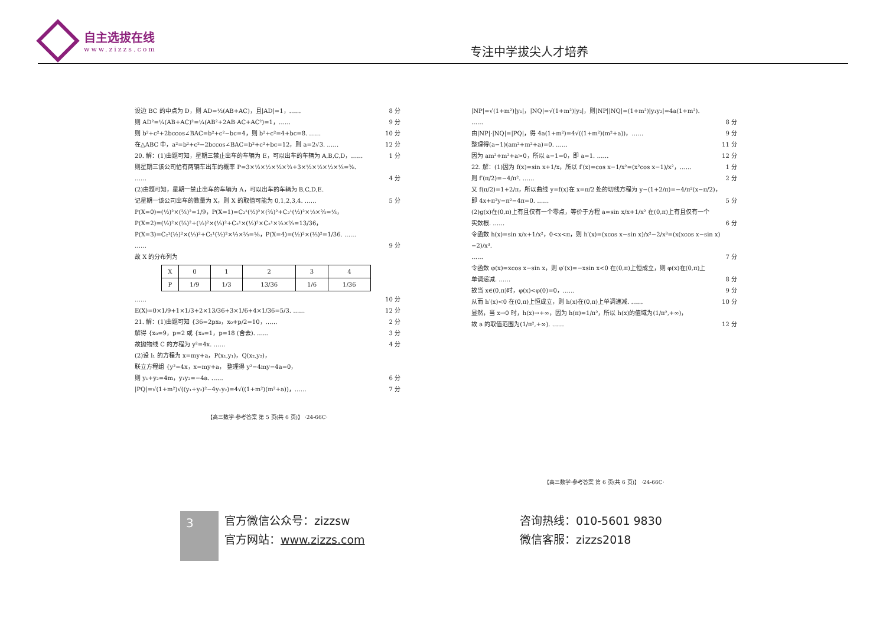自主选拔在线
www.zizzs.com
专注中学拔尖人才培养
设边 BC 的中点为 D，则 AD=½(AB+AC)，且|AD|=1，…… 8 分
则 AD²=¼(AB+AC)²=¼(AB²+2AB·AC+AC²)=1，…… 9 分
则 b²+c²+2bccos∠BAC=b²+c²−bc=4，则 b²+c²=4+bc=8. …… 10 分
在△ABC 中，a²=b²+c²−2bccos∠BAC=b²+c²+bc=12，则 a=2√3. …… 12 分
20. 解：(1)由题可知，星期三禁止出车的车辆为 E，可以出车的车辆为 A,B,C,D，…… 1 分
则星期三该公司恰有两辆车出车的概率 P=3×½×½×½×⅔+3×½×½×½×⅓=⅜.
…… 4 分
(2)由题可知，星期一禁止出车的车辆为 A，可以出车的车辆为 B,C,D,E.
记星期一该公司出车的数量为 X，则 X 的取值可能为 0,1,2,3,4. …… 5 分
P(X=0)=(½)²×(⅔)²=1/9，P(X=1)=C₂¹(½)²×(⅔)²+C₂¹(½)²×⅓×⅔=⅓，
P(X=2)=(½)²×(⅔)²+(½)²×(⅓)²+C₂¹×(½)²×C₂¹×⅓×⅔=13/36，
P(X=3)=C₂¹(½)²×(⅓)²+C₂¹(½)²×⅓×⅔=⅙，P(X=4)=(½)²×(⅓)²=1/36. ……
…… 9 分
故 X 的分布列为
| X | 0 | 1 | 2 | 3 | 4 |
| --- | --- | --- | --- | --- | --- |
| P | 1/9 | 1/3 | 13/36 | 1/6 | 1/36 |
…… 10 分
E(X)=0×1/9+1×1/3+2×13/36+3×1/6+4×1/36=5/3. …… 12 分
21. 解：(1)由题可知 {36=2px₀，x₀+p/2=10，…… 2 分
解得 {x₀=9，p=2 或 {x₀=1，p=18 (舍去). …… 3 分
故抛物线 C 的方程为 y²=4x. …… 4 分
(2)设 l₁ 的方程为 x=my+a，P(x₁,y₁)，Q(x₂,y₂)，
联立方程组 {y²=4x，x=my+a， 整理得 y²−4my−4a=0，
则 y₁+y₂=4m，y₁y₂=−4a. …… 6 分
|PQ|=√(1+m²)√((y₁+y₂)²−4y₁y₂)=4√((1+m²)(m²+a))，…… 7 分
【高三数学·参考答案 第 5 页(共 6 页)】 ·24-66C·
|NP|=√(1+m²)|y₁|，|NQ|=√(1+m²)|y₂|，则|NP||NQ|=(1+m²)|y₁y₂|=4a(1+m²).
…… 8 分
由|NP|·|NQ|=|PQ|，得 4a(1+m²)=4√((1+m²)(m²+a))，…… 9 分
整理得(a−1)(am²+m²+a)=0. …… 11 分
因为 am²+m²+a>0，所以 a−1=0，即 a=1. …… 12 分
22. 解：(1)因为 f(x)=sin x+1/x，所以 f′(x)=cos x−1/x²=(x²cos x−1)/x²，…… 1 分
则 f′(π/2)=−4/π². …… 2 分
又 f(π/2)=1+2/π，所以曲线 y=f(x)在 x=π/2 处的切线方程为 y−(1+2/π)=−4/π²(x−π/2)，
即 4x+π²y−π²−4π=0. …… 5 分
(2)g(x)在(0,π)上有且仅有一个零点，等价于方程 a=sin x/x+1/x² 在(0,π)上有且仅有一个
实数根. …… 6 分
令函数 h(x)=sin x/x+1/x²，0<x<π，则 h′(x)=(xcos x−sin x)/x²−2/x³=(x(xcos x−sin x)−2)/x³.
…… 7 分
令函数 φ(x)=xcos x−sin x，则 φ′(x)=−xsin x<0 在(0,π)上恒成立，则 φ(x)在(0,π)上
单调递减. …… 8 分
故当 x∈(0,π)时，φ(x)<φ(0)=0，…… 9 分
从而 h′(x)<0 在(0,π)上恒成立，则 h(x)在(0,π)上单调递减. …… 10 分
显然，当 x→0 时，h(x)→+∞，因为 h(π)=1/π²，所以 h(x)的值域为(1/π²,+∞)，
故 a 的取值范围为(1/π²,+∞). …… 12 分
【高三数学·参考答案 第 6 页(共 6 页)】 ·24-66C·
3
官方微信公众号：zizzsw
官方网站：www.zizzs.com
咨询热线：010-5601 9830
微信客服：zizzs2018